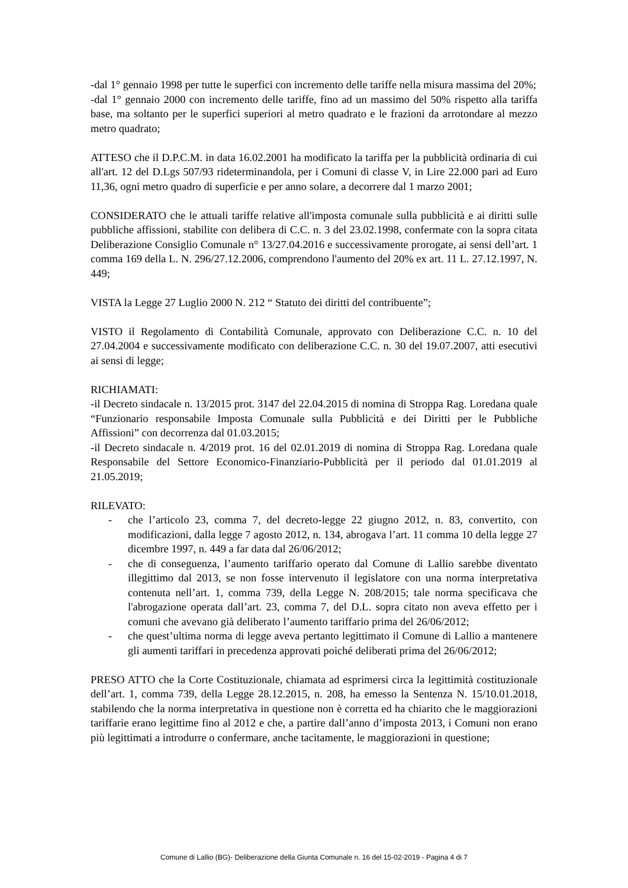-dal 1° gennaio 1998 per tutte le superfici con incremento delle tariffe nella misura massima del 20%;
-dal 1° gennaio 2000 con incremento delle tariffe, fino ad un massimo del 50% rispetto alla tariffa base, ma soltanto per le superfici superiori al metro quadrato e le frazioni da arrotondare al mezzo metro quadrato;
ATTESO che il D.P.C.M. in data 16.02.2001 ha modificato la tariffa per la pubblicità ordinaria di cui all'art. 12 del D.Lgs 507/93 rideterminandola, per i Comuni di classe V, in Lire 22.000 pari ad Euro 11,36, ogni metro quadro di superficie e per anno solare, a decorrere dal 1 marzo 2001;
CONSIDERATO che le attuali tariffe relative all'imposta comunale sulla pubblicità e ai diritti sulle pubbliche affissioni, stabilite con delibera di C.C. n. 3 del 23.02.1998, confermate con la sopra citata Deliberazione Consiglio Comunale n° 13/27.04.2016 e successivamente prorogate, ai sensi dell’art. 1 comma 169 della L. N. 296/27.12.2006, comprendono l'aumento del 20% ex art. 11 L. 27.12.1997, N. 449;
VISTA la Legge 27 Luglio 2000 N. 212 “ Statuto dei diritti del contribuente”;
VISTO il Regolamento di Contabilità Comunale, approvato con Deliberazione C.C. n. 10 del 27.04.2004 e successivamente modificato con deliberazione C.C. n. 30 del 19.07.2007, atti esecutivi ai sensi di legge;
RICHIAMATI:
-il Decreto sindacale n. 13/2015 prot. 3147 del 22.04.2015 di nomina di Stroppa Rag. Loredana quale “Funzionario responsabile Imposta Comunale sulla Pubblicità e dei Diritti per le Pubbliche Affissioni” con decorrenza dal 01.03.2015;
-il Decreto sindacale n. 4/2019 prot. 16 del 02.01.2019 di nomina di Stroppa Rag. Loredana quale Responsabile del Settore Economico-Finanziario-Pubblicità per il periodo dal 01.01.2019 al 21.05.2019;
RILEVATO:
- che l’articolo 23, comma 7, del decreto-legge 22 giugno 2012, n. 83, convertito, con modificazioni, dalla legge 7 agosto 2012, n. 134, abrogava l’art. 11 comma 10 della legge 27 dicembre 1997, n. 449 a far data dal 26/06/2012;
- che di conseguenza, l’aumento tariffario operato dal Comune di Lallio sarebbe diventato illegittimo dal 2013, se non fosse intervenuto il legislatore con una norma interpretativa contenuta nell’art. 1, comma 739, della Legge N. 208/2015; tale norma specificava che l'abrogazione operata dall’art. 23, comma 7, del D.L. sopra citato non aveva effetto per i comuni che avevano già deliberato l’aumento tariffario prima del 26/06/2012;
- che quest’ultima norma di legge aveva pertanto legittimato il Comune di Lallio a mantenere gli aumenti tariffari in precedenza approvati poiché deliberati prima del 26/06/2012;
PRESO ATTO che la Corte Costituzionale, chiamata ad esprimersi circa la legittimità costituzionale dell’art. 1, comma 739, della Legge 28.12.2015, n. 208, ha emesso la Sentenza N. 15/10.01.2018, stabilendo che la norma interpretativa in questione non è corretta ed ha chiarito che le maggiorazioni tariffarie erano legittime fino al 2012 e che, a partire dall’anno d’imposta 2013, i Comuni non erano più legittimati a introdurre o confermare, anche tacitamente, le maggiorazioni in questione;
Comune di Lallio (BG)- Deliberazione della Giunta Comunale n. 16 del 15-02-2019 - Pagina 4 di 7